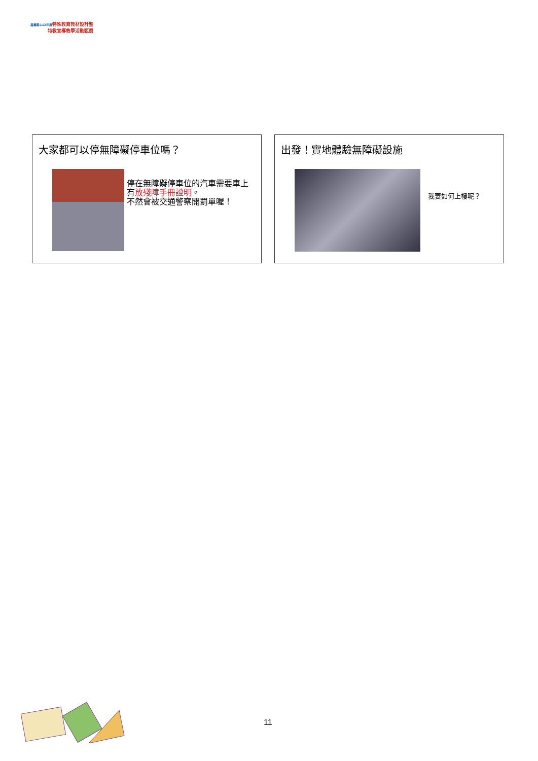嘉義縣112年度 特殊教育教材設計暨
特教宣導教學活動甄選
大家都可以停無障礙停車位嗎？
停在無障礙停車位的汽車需要車上有放殘障手冊證明。
不然會被交通警察開罰單喔！
出發！實地體驗無障礙設施
我要如何上樓呢？
11